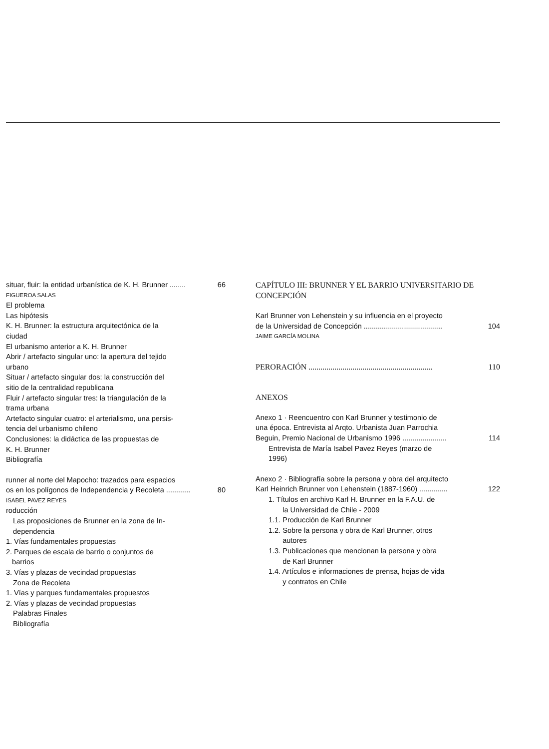situar, fluir: la entidad urbanística de K. H. Brunner ........ 66
FIGUEROA SALAS
El problema
Las hipótesis
K. H. Brunner: la estructura arquitectónica de la
ciudad
El urbanismo anterior a K. H. Brunner
Abrir / artefacto singular uno: la apertura del tejido
urbano
Situar / artefacto singular dos: la construcción del
sitio de la centralidad republicana
Fluir / artefacto singular tres: la triangulación de la
trama urbana
Artefacto singular cuatro: el arterialismo, una persis-
tencia del urbanismo chileno
Conclusiones: la didáctica de las propuestas de
K. H. Brunner
Bibliografía
runner al norte del Mapocho: trazados para espacios
os en los polígonos de Independencia y Recoleta ............ 80
ISABEL PAVEZ REYES
roducción
Las proposiciones de Brunner en la zona de In-
dependencia
1. Vías fundamentales propuestas
2. Parques de escala de barrio o conjuntos de
barrios
3. Vías y plazas de vecindad propuestas
Zona de Recoleta
1. Vías y parques fundamentales propuestos
2. Vías y plazas de vecindad propuestas
Palabras Finales
Bibliografía
CAPÍTULO III: BRUNNER Y EL BARRIO UNIVERSITARIO DE CONCEPCIÓN
Karl Brunner von Lehenstein y su influencia en el proyecto
de la Universidad de Concepción ....................................... 104
JAIME GARCÍA MOLINA
PERORACIÓN .............................................................. 110
ANEXOS
Anexo 1 · Reencuentro con Karl Brunner y testimonio de
una época. Entrevista al Arqto. Urbanista Juan Parrochia
Beguin, Premio Nacional de Urbanismo 1996 ...................... 114
Entrevista de María Isabel Pavez Reyes (marzo de
1996)
Anexo 2 · Bibliografía sobre la persona y obra del arquitecto
Karl Heinrich Brunner von Lehenstein (1887-1960) .............. 122
1. Títulos en archivo Karl H. Brunner en la F.A.U. de
la Universidad de Chile - 2009
1.1. Producción de Karl Brunner
1.2. Sobre la persona y obra de Karl Brunner, otros
autores
1.3. Publicaciones que mencionan la persona y obra
de Karl Brunner
1.4. Artículos e informaciones de prensa, hojas de vida
y contratos en Chile